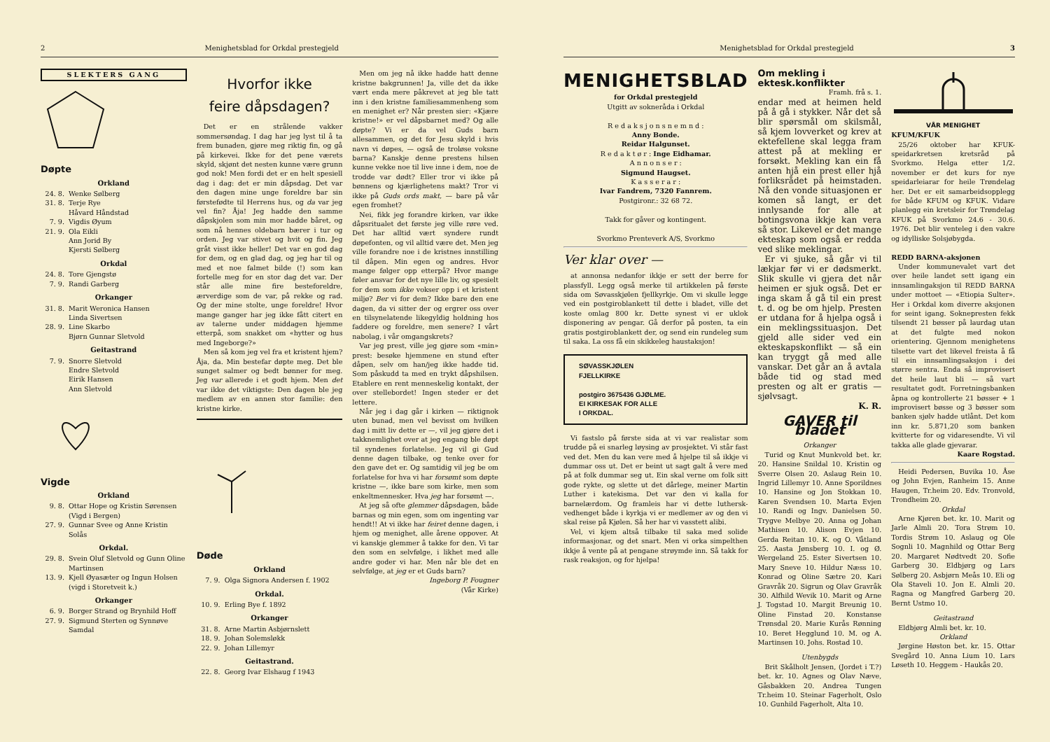2 Menighetsblad for Orkdal prestegjeld
SLEKTERS GANG
Døpte
Orkland
24. 8. Wenke Sølberg
31. 8. Terje Rye
Håvard Håndstad
7. 9. Vigdis Øyum
21. 9. Ola Eikli
Ann Jorid By
Kjersti Sølberg
Orkdal
24. 8. Tore Gjengstø
7. 9. Randi Garberg
Orkanger
31. 8. Marit Weronica Hansen
Linda Sivertsen
28. 9. Line Skarbo
Bjørn Gunnar Sletvold
Geitastrand
7. 9. Snorre Sletvold
Endre Sletvold
Eirik Hansen
Ann Sletvold
Vigde
Orkland
9. 8. Ottar Hope og Kristin Sørensen (Vigd i Bergen)
27. 9. Gunnar Svee og Anne Kristin Solås
Orkdal.
29. 8. Svein Oluf Sletvold og Gunn Oline Martinsen
13. 9. Kjell Øyasæter og Ingun Holsen (vigd i Storetveit k.)
Orkanger
6. 9. Borger Strand og Brynhild Hoff
27. 9. Sigmund Sterten og Synnøve Samdal
Hvorfor ikke
feire dåpsdagen?
Det er en strålende vakker sommersøndag. I dag har jeg lyst til å ta frem bunaden, gjøre meg riktig fin, og gå på kirkevei. Ikke for det pene værets skyld, skjønt det nesten kunne være grunn god nok! Men fordi det er en helt spesiell dag i dag: det er min dåpsdag. Det var den dagen mine unge foreldre bar sin førstefødte til Herrens hus, og da var jeg vel fin? Åja! Jeg hadde den samme dåpskjolen som min mor hadde båret, og som nå hennes oldebarn bærer i tur og orden. Jeg var stivet og hvit og fin. Jeg gråt visst ikke heller! Det var en god dag for dem, og en glad dag, og jeg har til og med et noe falmet bilde (!) som kan fortelle meg for en stor dag det var. Der står alle mine fire besteforeldre, ærverdige som de var, på rekke og rad. Og der mine stolte, unge foreldre! Hvor mange ganger har jeg ikke fått citert en av talerne under middagen hjemme etterpå, som snakket om «hytter og hus med Ingeborge?»
Men så kom jeg vel fra et kristent hjem? Åja, da. Min bestefar døpte meg. Det ble sunget salmer og bedt bønner for meg. Jeg var allerede i et godt hjem. Men det var ikke det viktigste: Den dagen ble jeg medlem av en annen stor familie: den kristne kirke.
Døde
Orkland
7. 9. Olga Signora Andersen f. 1902
Orkdal.
10. 9. Erling Bye f. 1892
Orkanger
31. 8. Arne Martin Asbjørnslett
18. 9. Johan Solemsløkk
22. 9. Johan Lillemyr
Geitastrand.
22. 8. Georg Ivar Elshaug f 1943
Men om jeg nå ikke hadde hatt denne kristne bakgrunnen! Ja, ville det da ikke vært enda mere påkrevet at jeg ble tatt inn i den kristne familiesammenheng som en menighet er? Når presten sier: «Kjære kristne!» er vel dåpsbarnet med? Og alle døpte? Vi er da vel Guds barn allesammen, og det for Jesu skyld i hvis navn vi døpes, — også de troløse voksne barna? Kanskje denne prestens hilsen kunne vekke noe til live inne i dem, noe de trodde var dødt? Eller tror vi ikke på bønnens og kjærlighetens makt? Tror vi ikke på Guds ords makt, — bare på vår egen fromhet?
Nei, fikk jeg forandre kirken, var ikke dåpsritualet det første jeg ville røre ved. Det har alltid vært syndere rundt døpefonten, og vil alltid være det. Men jeg ville forandre noe i de kristnes innstilling til dåpen. Min egen og andres. Hvor mange følger opp etterpå? Hvor mange føler ansvar for det nye lille liv, og spesielt for dem som ikke vokser opp i et kristent miljø? Ber vi for dem? Ikke bare den ene dagen, da vi sitter der og ergrer oss over en tilsynelatende likegyldig holdning hos faddere og foreldre, men senere? I vårt nabolag, i vår omgangskrets?
Var jeg prest, ville jeg gjøre som «min» prest: besøke hjemmene en stund efter dåpen, selv om han/jeg ikke hadde tid. Som påskudd ta med en trykt dåpshilsen. Etablere en rent menneskelig kontakt, der over stellebordet! Ingen steder er det lettere.
Når jeg i dag går i kirken — riktignok uten bunad, men vel bevisst om hvilken dag i mitt liv dette er —, vil jeg gjøre det i takknemlighet over at jeg engang ble døpt til syndenes forlatelse. Jeg vil gi Gud denne dagen tilbake, og tenke over for den gave det er. Og samtidig vil jeg be om forlatelse for hva vi har forsømt som døpte kristne —, ikke bare som kirke, men som enkeltmennesker. Hva jeg har forsømt —.
At jeg så ofte glemmer dåpsdagen, både barnas og min egen, som om ingenting var hendt!! At vi ikke har feiret denne dagen, i hjem og menighet, alle årene oppover. At vi kanskje glemmer å takke for den. Vi tar den som en selvfølge, i likhet med alle andre goder vi har. Men når ble det en selvfølge, at jeg er et Guds barn?
Ingeborg P. Fougner
(Vår Kirke)
Menighetsblad for Orkdal prestegjeld 3
MENIGHETSBLAD
for Orkdal prestegjeld
Utgitt av sokneråda i Orkdal
R e d a k s j o n s n e m n d :
Anny Bonde.
Reidar Halgunset.
R e d a k t ø r : Inge Eidhamar.
A n n o n s e r :
Sigmund Haugset.
K a s s e r a r :
Ivar Fandrem, 7320 Fannrem.
Postgironr.: 32 68 72.
Takk for gåver og kontingent.
Svorkmo Prenteverk A/S, Svorkmo
Ver klar over —
at annonsa nedanfor ikkje er sett der berre for plassfyll. Legg også merke til artikkelen på første sida om Søvasskjølen fjellkyrkje. Om vi skulle legge ved ein postgiroblankett til dette i bladet, ville det koste omlag 800 kr. Dette synest vi er uklok disponering av pengar. Gå derfor på posten, ta ein gratis postgiroblankett der, og send ein rundeleg sum til saka. La oss få ein skikkeleg haustaksjon!
SØVASSKJØLEN
FJELLKIRKE
postgiro 3675436 GJØLME.
EI KIRKESAK FOR ALLE
I ORKDAL.
Vi fastslo på første sida at vi var realistar som trudde på ei snarleg løysing av prosjektet. Vi står fast ved det. Men du kan vere med å hjelpe til så ikkje vi dummar oss ut. Det er beint ut sagt galt å vere med på at folk dummar seg ut. Ein skal verne om folk sitt gode rykte, og slette ut det dårlege, meiner Martin Luther i katekisma. Det var den vi kalla for barnelærdom. Og framleis har vi dette luthersk-vedhenget både i kyrkja vi er medlemer av og den vi skal reise på Kjølen. Så her har vi vasstett alibi.
Vel, vi kjem altså tilbake til saka med solide informasjonar, og det snart. Men vi orka simpelthen ikkje å vente på at pengane strøymde inn. Så takk for rask reaksjon, og for hjelpa!
Om mekling i ektesk.konflikter
Framh. frå s. 1.
endar med at heimen held på å gå i stykker. Når det så blir spørsmål om skilsmål, så kjem lovverket og krev at ektefellene skal legga fram attest på at mekling er forsøkt. Mekling kan ein få anten hjå ein prest eller hjå forliksrådet på heimstaden. Nå den vonde situasjonen er komen så langt, er det innlysande for alle at botingsvona ikkje kan vera så stor. Likevel er det mange ekteskap som også er redda ved slike meklingar.
Er vi sjuke, så går vi til lækjar før vi er dødsmerkt. Slik skulle vi gjera det når heimen er sjuk også. Det er inga skam å gå til ein prest t. d. og be om hjelp. Presten er utdana for å hjelpa også i ein meklingssituasjon. Det gjeld alle sider ved ein ekteskapskonflikt — så ein kan tryggt gå med alle vanskar. Det går an å avtala både tid og stad med presten og alt er gratis — sjølvsagt.
K. R.
GAVER til bladet
Orkanger
Turid og Knut Munkvold bet. kr. 20. Hansine Snildal 10. Kristin og Sverre Olsen 20. Aslaug Rein 10. Ingrid Lillemyr 10. Anne Sporildnes 10. Hansine og Jon Stokkan 10. Karen Svendsen 10. Marta Evjen 10. Randi og Ingv. Danielsen 50. Trygve Melbye 20. Anna og Johan Mathisen 10. Alison Evjen 10. Gerda Reitan 10. K. og O. Våtland 25. Aasta Jønsberg 10. I. og Ø. Wergeland 25. Ester Sivertsen 10. Mary Sneve 10. Hildur Næss 10. Konrad og Oline Sætre 20. Kari Gravråk 20. Sigrun og Olav Gravråk 30. Alfhild Wevik 10. Marit og Arne J. Togstad 10. Margit Breunig 10. Oline Finstad 20. Konstanse Trønsdal 20. Marie Kurås Rønning 10. Beret Hegglund 10. M. og A. Martinsen 10. Johs. Rostad 10.
Utenbygds
Brit Skålholt Jensen, (Jordet i T.?) bet. kr. 10. Agnes og Olav Næve, Gåsbakken 20. Andrea Tungen Tr.heim 10. Steinar Fagerholt, Oslo 10. Gunhild Fagerholt, Alta 10.
VÅR MENIGHET
KFUM/KFUK
25/26 oktober har KFUK-speidarkretsen kretsråd på Svorkmo. Helga etter 1/2. november er det kurs for nye speidarleiarar for heile Trøndelag her. Det er eit samarbeidsopplegg for både KFUM og KFUK. Vidare planlegg ein kretsleir for Trøndelag KFUK på Svorkmo 24.6 - 30.6. 1976. Det blir venteleg i den vakre og idylliske Solsjøbygda.
REDD BARNA-aksjonen
Under kommunevalet vart det over heile landet sett igang ein innsamlingaksjon til REDD BARNA under mottoet — «Etiopia Sulter». Her i Orkdal kom diverre aksjonen for seint igang. Soknepresten fekk tilsendt 21 bøsser på laurdag utan at det fulgte med nokon orientering. Gjennom menighetens tilsette vart det likevel freista å få til ein innsamlingsaksjon i dei større sentra. Enda så improvisert det heile laut bli — så vart resultatet godt. Forretningsbanken åpna og kontrollerte 21 bøsser + 1 improvisert bøsse og 3 bøsser som banken sjølv hadde utlånt. Det kom inn kr. 5.871,20 som banken kvitterte for og vidaresendte. Vi vil takka alle glade gjevarar.
Kaare Rogstad.
Heidi Pedersen, Buvika 10. Åse og John Evjen, Ranheim 15. Anne Haugen, Tr.heim 20. Edv. Tronvold, Trondheim 20.
Orkdal
Arne Kjøren bet. kr. 10. Marit og Jarle Almli 20. Tora Strøm 10. Tordis Strøm 10. Aslaug og Ole Sognli 10. Magnhild og Ottar Berg 20. Margaret Nødtvedt 20. Sofie Garberg 30. Eldbjørg og Lars Sølberg 20. Asbjørn Meås 10. Eli og Ola Staveli 10. Jon E. Almli 20. Ragna og Mangfred Garberg 20. Bernt Ustmo 10.
Geitastrand
Eldbjørg Almli bet. kr. 10.
Orkland
Jørgine Høston bet. kr. 15. Ottar Svegård 10. Anna Lium 10. Lars Løseth 10. Heggem - Haukås 20.